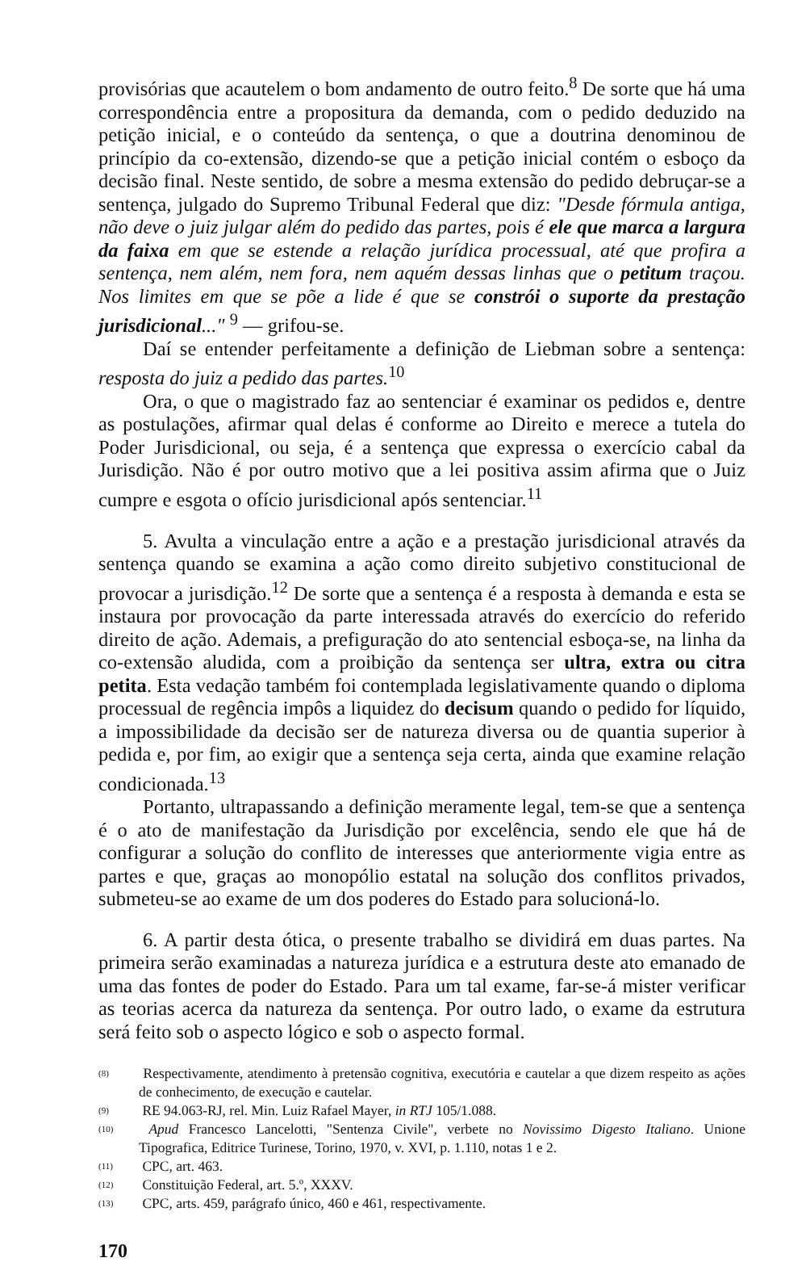provisórias que acautelem o bom andamento de outro feito.<sup>8</sup> De sorte que há uma correspondência entre a propositura da demanda, com o pedido deduzido na petição inicial, e o conteúdo da sentença, o que a doutrina denominou de princípio da co-extensão, dizendo-se que a petição inicial contém o esboço da decisão final. Neste sentido, de sobre a mesma extensão do pedido debruçar-se a sentença, julgado do Supremo Tribunal Federal que diz: "Desde fórmula antiga, não deve o juiz julgar além do pedido das partes, pois é ele que marca a largura da faixa em que se estende a relação jurídica processual, até que profira a sentença, nem além, nem fora, nem aquém dessas linhas que o petitum traçou. Nos limites em que se põe a lide é que se constrói o suporte da prestação jurisdicional..." <sup>9</sup> — grifou-se.
Daí se entender perfeitamente a definição de Liebman sobre a sentença: resposta do juiz a pedido das partes.<sup>10</sup>
Ora, o que o magistrado faz ao sentenciar é examinar os pedidos e, dentre as postulações, afirmar qual delas é conforme ao Direito e merece a tutela do Poder Jurisdicional, ou seja, é a sentença que expressa o exercício cabal da Jurisdição. Não é por outro motivo que a lei positiva assim afirma que o Juiz cumpre e esgota o ofício jurisdicional após sentenciar.<sup>11</sup>
5. Avulta a vinculação entre a ação e a prestação jurisdicional através da sentença quando se examina a ação como direito subjetivo constitucional de provocar a jurisdição.<sup>12</sup> De sorte que a sentença é a resposta à demanda e esta se instaura por provocação da parte interessada através do exercício do referido direito de ação. Ademais, a prefiguração do ato sentencial esboça-se, na linha da co-extensão aludida, com a proibição da sentença ser ultra, extra ou citra petita. Esta vedação também foi contemplada legislativamente quando o diploma processual de regência impôs a liquidez do decisum quando o pedido for líquido, a impossibilidade da decisão ser de natureza diversa ou de quantia superior à pedida e, por fim, ao exigir que a sentença seja certa, ainda que examine relação condicionada.<sup>13</sup>
Portanto, ultrapassando a definição meramente legal, tem-se que a sentença é o ato de manifestação da Jurisdição por excelência, sendo ele que há de configurar a solução do conflito de interesses que anteriormente vigia entre as partes e que, graças ao monopólio estatal na solução dos conflitos privados, submeteu-se ao exame de um dos poderes do Estado para solucioná-lo.
6. A partir desta ótica, o presente trabalho se dividirá em duas partes. Na primeira serão examinadas a natureza jurídica e a estrutura deste ato emanado de uma das fontes de poder do Estado. Para um tal exame, far-se-á mister verificar as teorias acerca da natureza da sentença. Por outro lado, o exame da estrutura será feito sob o aspecto lógico e sob o aspecto formal.
<sup>(8)</sup> Respectivamente, atendimento à pretensão cognitiva, executória e cautelar a que dizem respeito as ações de conhecimento, de execução e cautelar.
<sup>(9)</sup> RE 94.063-RJ, rel. Min. Luiz Rafael Mayer, in RTJ 105/1.088.
<sup>(10)</sup> Apud Francesco Lancelotti, "Sentenza Civile", verbete no Novissimo Digesto Italiano. Unione Tipografica, Editrice Turinese, Torino, 1970, v. XVI, p. 1.110, notas 1 e 2.
<sup>(11)</sup> CPC, art. 463.
<sup>(12)</sup> Constituição Federal, art. 5.º, XXXV.
<sup>(13)</sup> CPC, arts. 459, parágrafo único, 460 e 461, respectivamente.
170